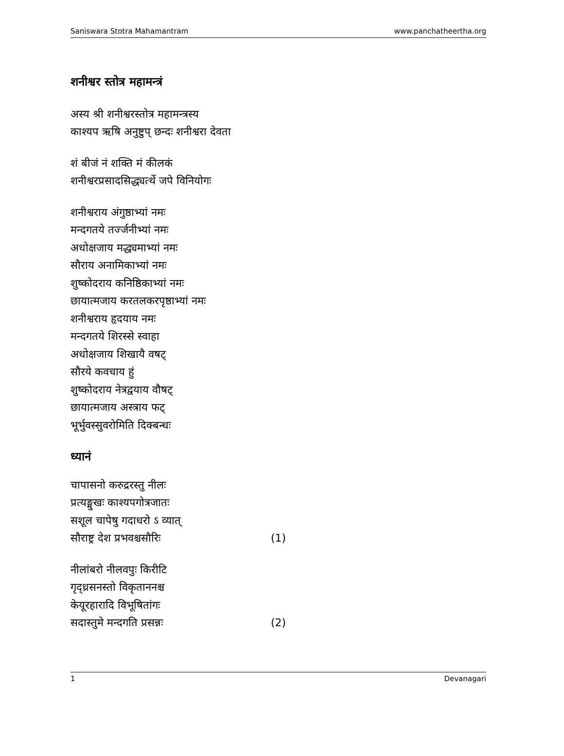Saniswara Stotra Mahamantram www.panchatheertha.org
शनीश्वर स्तोत्र महामन्त्रं
अस्य श्री शनीश्वरस्तोत्र महामन्त्रस्य
काश्यप ऋषि अनुष्टुप् छन्दः शनीश्वरा देवता
शं बीजं नं शक्ति मं कीलकं
शनीश्वरप्रसादसिद्ध्यर्त्थे जपे विनियोगः
शनीश्वराय अंगुष्ठाभ्यां नमः
मन्दगतये तर्ज्जनीभ्यां नमः
अधोक्षजाय मद्ध्यमाभ्यां नमः
सौराय अनामिकाभ्यां नमः
शुष्कोदराय कनिष्ठिकाभ्यां नमः
छायात्मजाय करतलकरपृष्ठाभ्यां नमः
शनीश्वराय हृदयाय नमः
मन्दगतये शिरस्से स्वाहा
अधोक्षजाय शिखायै वषट्
सौरये कवचाय हुं
शुष्कोदराय नेत्रद्वयाय वौषट्
छायात्मजाय अस्त्राय फट्
भूर्भुवस्सुवरोमिति दिक्बन्धः
ध्यानं
चापासनो करुद्ररस्तु नीलः
प्रत्यङ्मुखः काश्यपगोत्रजातः
सशूल चापेषु गदाधरो ऽ व्यात्
सौराष्ट्र देश प्रभवश्चसौरिः (1)
नीलांबरो नीलवपुः किरीटि
गृद्ध्रसनस्तो विकृताननश्च
केयूरहारादि विभूषितांगः
सदास्तुमे मन्दगति प्रसन्नः (2)
1 Devanagari